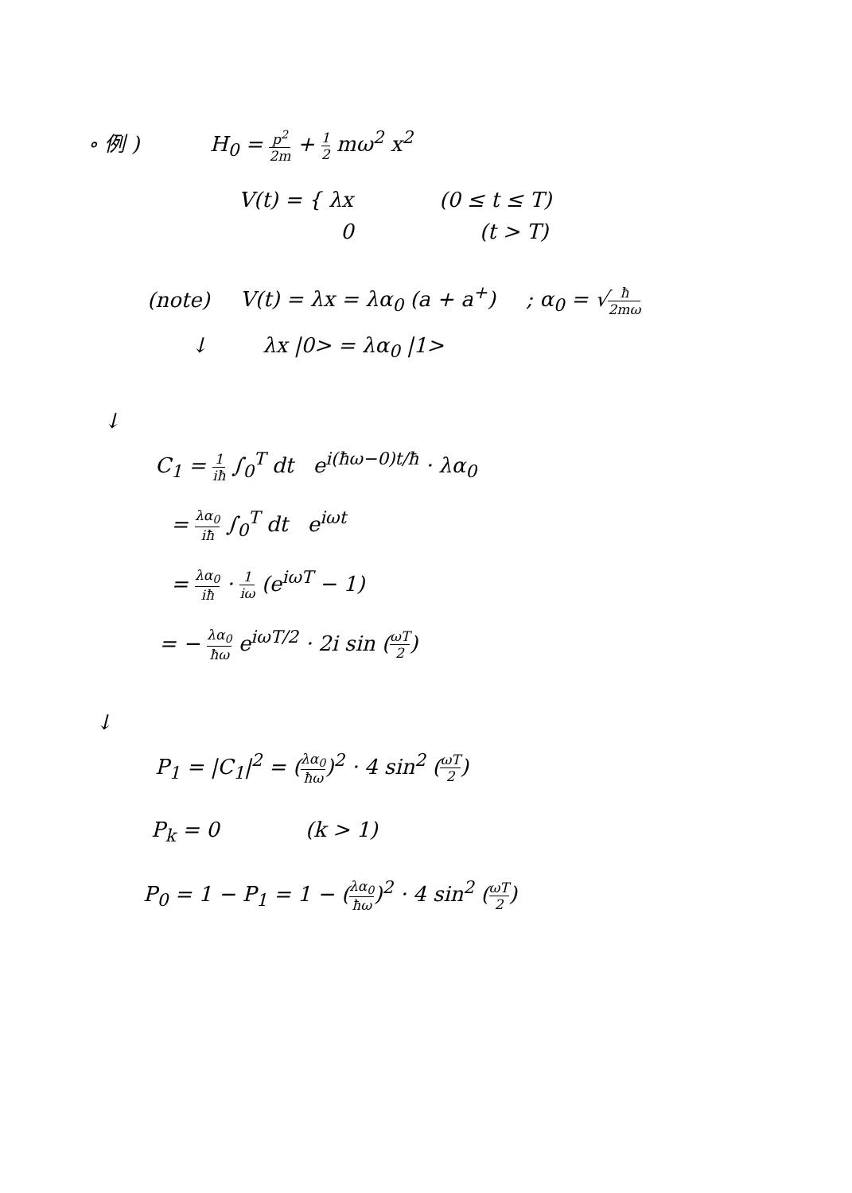∘ 例 ) H<sub>0</sub> = p<sup>2</sup> 2m + 1 2 mω<sup>2</sup> x<sup>2</sup>
V(t) = { λx (0 ≤ t ≤ T)
0 (t > T)
(note) V(t) = λx = λα<sub>0</sub> (a + a<sup>+</sup>) ; α<sub>0</sub> = √ħ 2mω
↓ λx |0> = λα<sub>0</sub> |1>
↓
C<sub>1</sub> = 1 iħ ∫<sub>0</sub><sup>T</sup> dt e<sup>i(ħω−0)t/ħ</sup> · λα<sub>0</sub>
= λα<sub>0</sub> iħ ∫<sub>0</sub><sup>T</sup> dt e<sup>iωt</sup>
= λα<sub>0</sub> iħ · 1 iω (e<sup>iωT</sup> − 1)
= − λα<sub>0</sub> ħω e<sup>iωT/2</sup> · 2i sin (ωT 2)
↓
P<sub>1</sub> = |C<sub>1</sub>|<sup>2</sup> = (λα<sub>0</sub> ħω)<sup>2</sup> · 4 sin<sup>2</sup> (ωT 2)
P<sub>k</sub> = 0 (k > 1)
P<sub>0</sub> = 1 − P<sub>1</sub> = 1 − (λα<sub>0</sub> ħω)<sup>2</sup> · 4 sin<sup>2</sup> (ωT 2)